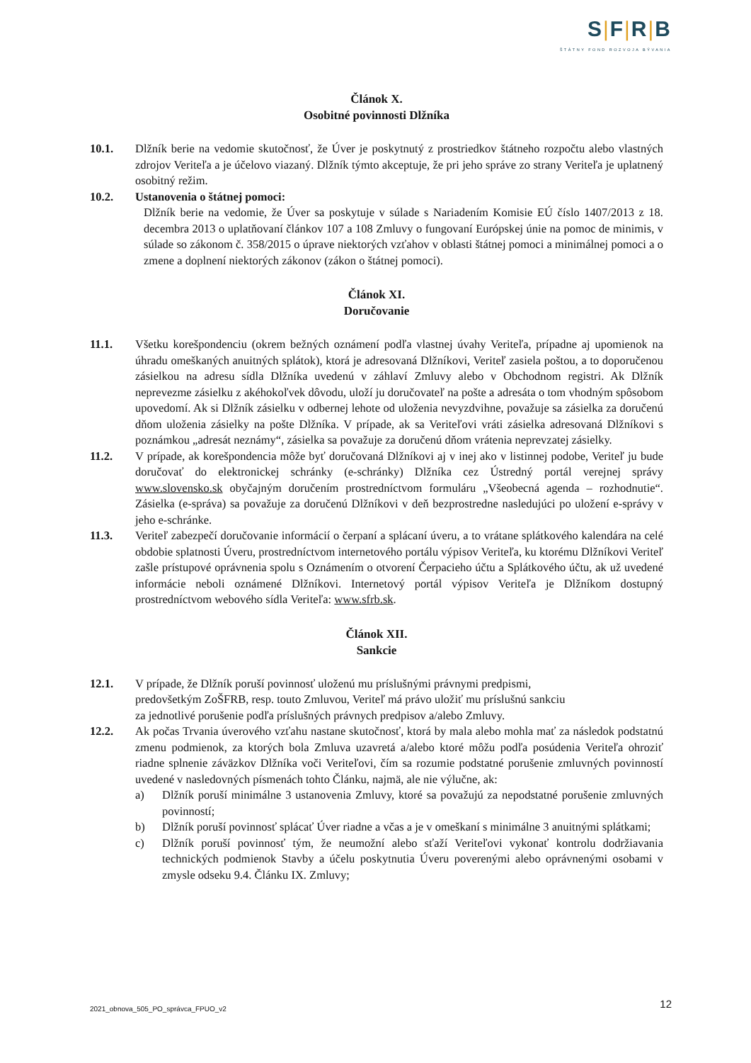S|F|R|B
ŠTÁTNY FOND ROZVOJA BÝVANIA
Článok X.
Osobitné povinnosti Dlžníka
10.1. Dlžník berie na vedomie skutočnosť, že Úver je poskytnutý z prostriedkov štátneho rozpočtu alebo vlastných zdrojov Veriteľa a je účelovo viazaný. Dlžník týmto akceptuje, že pri jeho správe zo strany Veriteľa je uplatnený osobitný režim.
10.2. Ustanovenia o štátnej pomoci:
Dlžník berie na vedomie, že Úver sa poskytuje v súlade s Nariadením Komisie EÚ číslo 1407/2013 z 18. decembra 2013 o uplatňovaní článkov 107 a 108 Zmluvy o fungovaní Európskej únie na pomoc de minimis, v súlade so zákonom č. 358/2015 o úprave niektorých vzťahov v oblasti štátnej pomoci a minimálnej pomoci a o zmene a doplnení niektorých zákonov (zákon o štátnej pomoci).
Článok XI.
Doručovanie
11.1. Všetku korešpondenciu (okrem bežných oznámení podľa vlastnej úvahy Veriteľa, prípadne aj upomienok na úhradu omeškaných anuitných splátok), ktorá je adresovaná Dlžníkovi, Veriteľ zasiela poštou, a to doporučenou zásielkou na adresu sídla Dlžníka uvedenú v záhlaví Zmluvy alebo v Obchodnom registri. Ak Dlžník neprevezme zásielku z akéhokoľvek dôvodu, uloží ju doručovateľ na pošte a adresáta o tom vhodným spôsobom upovedomí. Ak si Dlžník zásielku v odbernej lehote od uloženia nevyzdvihne, považuje sa zásielka za doručenú dňom uloženia zásielky na pošte Dlžníka. V prípade, ak sa Veriteľovi vráti zásielka adresovaná Dlžníkovi s poznámkou „adresát neznámy“, zásielka sa považuje za doručenú dňom vrátenia neprevzatej zásielky.
11.2. V prípade, ak korešpondencia môže byť doručovaná Dlžníkovi aj v inej ako v listinnej podobe, Veriteľ ju bude doručovať do elektronickej schránky (e-schránky) Dlžníka cez Ústredný portál verejnej správy www.slovensko.sk obyčajným doručením prostredníctvom formuláru „Všeobecná agenda – rozhodnutie“. Zásielka (e-správa) sa považuje za doručenú Dlžníkovi v deň bezprostredne nasledujúci po uložení e-správy v jeho e-schránke.
11.3. Veriteľ zabezpečí doručovanie informácií o čerpaní a splácaní úveru, a to vrátane splátkového kalendára na celé obdobie splatnosti Úveru, prostredníctvom internetového portálu výpisov Veriteľa, ku ktorému Dlžníkovi Veriteľ zašle prístupové oprávnenia spolu s Oznámením o otvorení Čerpacieho účtu a Splátkového účtu, ak už uvedené informácie neboli oznámené Dlžníkovi. Internetový portál výpisov Veriteľa je Dlžníkom dostupný prostredníctvom webového sídla Veriteľa: www.sfrb.sk.
Článok XII.
Sankcie
12.1. V prípade, že Dlžník poruší povinnosť uloženú mu príslušnými právnymi predpismi,
predovšetkým ZoŠFRB, resp. touto Zmluvou, Veriteľ má právo uložiť mu príslušnú sankciu
za jednotlivé porušenie podľa príslušných právnych predpisov a/alebo Zmluvy.
12.2. Ak počas Trvania úverového vzťahu nastane skutočnosť, ktorá by mala alebo mohla mať za následok podstatnú zmenu podmienok, za ktorých bola Zmluva uzavretá a/alebo ktoré môžu podľa posúdenia Veriteľa ohroziť riadne splnenie záväzkov Dlžníka voči Veriteľovi, čím sa rozumie podstatné porušenie zmluvných povinností uvedené v nasledovných písmenách tohto Článku, najmä, ale nie výlučne, ak:
a) Dlžník poruší minimálne 3 ustanovenia Zmluvy, ktoré sa považujú za nepodstatné porušenie zmluvných povinností;
b) Dlžník poruší povinnosť splácať Úver riadne a včas a je v omeškaní s minimálne 3 anuitnými splátkami;
c) Dlžník poruší povinnosť tým, že neumožní alebo sťaží Veriteľovi vykonať kontrolu dodržiavania technických podmienok Stavby a účelu poskytnutia Úveru poverenými alebo oprávnenými osobami v zmysle odseku 9.4. Článku IX. Zmluvy;
2021_obnova_505_PO_správca_FPUO_v2
12